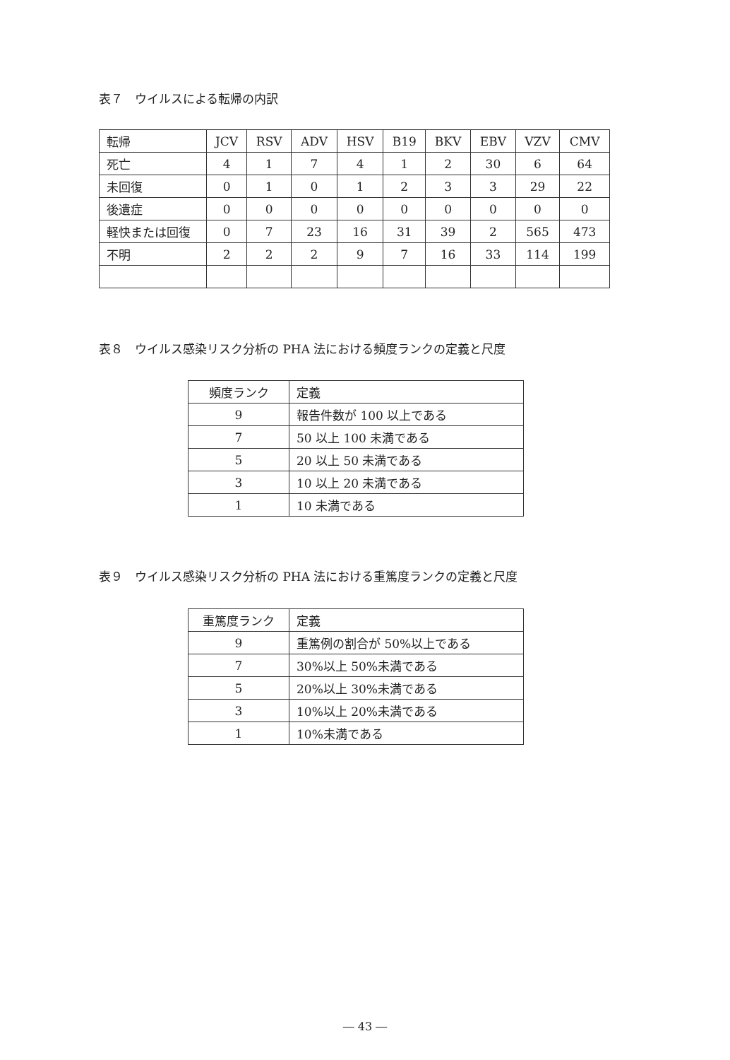表７　ウイルスによる転帰の内訳
| 転帰 | JCV | RSV | ADV | HSV | B19 | BKV | EBV | VZV | CMV |
| --- | --- | --- | --- | --- | --- | --- | --- | --- | --- |
| 死亡 | 4 | 1 | 7 | 4 | 1 | 2 | 30 | 6 | 64 |
| 未回復 | 0 | 1 | 0 | 1 | 2 | 3 | 3 | 29 | 22 |
| 後遺症 | 0 | 0 | 0 | 0 | 0 | 0 | 0 | 0 | 0 |
| 軽快または回復 | 0 | 7 | 23 | 16 | 31 | 39 | 2 | 565 | 473 |
| 不明 | 2 | 2 | 2 | 9 | 7 | 16 | 33 | 114 | 199 |
表８　ウイルス感染リスク分析の PHA 法における頻度ランクの定義と尺度
| 頻度ランク | 定義 |
| --- | --- |
| 9 | 報告件数が 100 以上である |
| 7 | 50 以上 100 未満である |
| 5 | 20 以上 50 未満である |
| 3 | 10 以上 20 未満である |
| 1 | 10 未満である |
表９　ウイルス感染リスク分析の PHA 法における重篤度ランクの定義と尺度
| 重篤度ランク | 定義 |
| --- | --- |
| 9 | 重篤例の割合が 50%以上である |
| 7 | 30%以上 50%未満である |
| 5 | 20%以上 30%未満である |
| 3 | 10%以上 20%未満である |
| 1 | 10%未満である |
― 43 ―